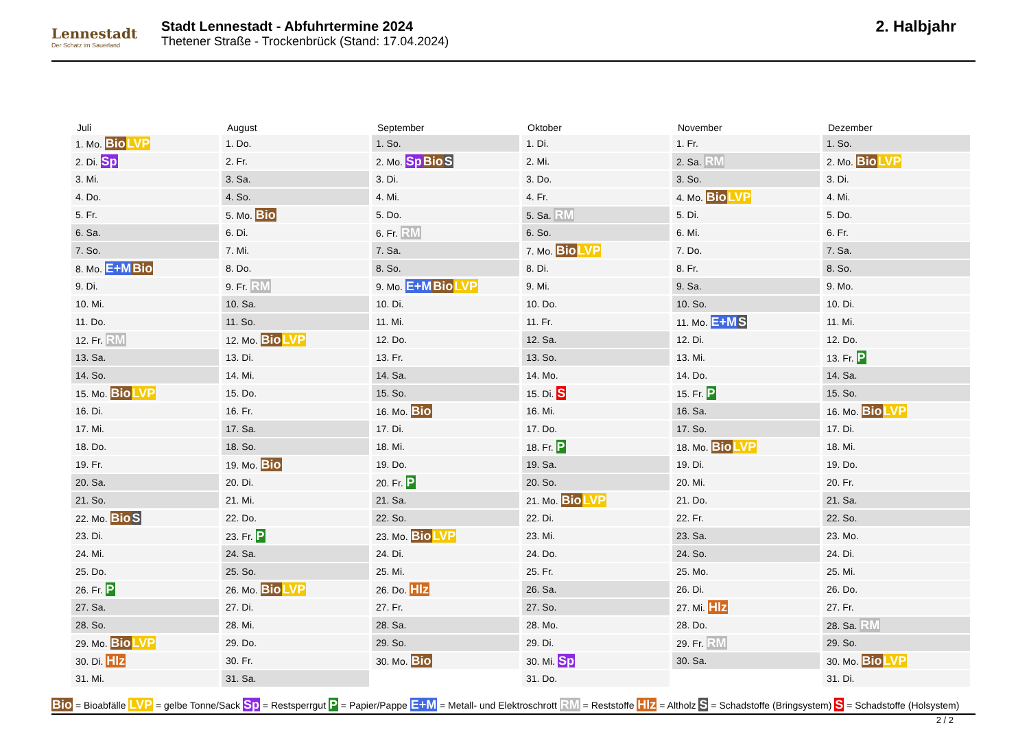Lennestadt
Der Schatz im Sauerland
Stadt Lennestadt - Abfuhrtermine 2024
Thetener Straße - Trockenbrück (Stand: 17.04.2024)
2. Halbjahr
| Juli | August | September | Oktober | November | Dezember |
| --- | --- | --- | --- | --- | --- |
| 1. Mo. Bio LVP | 1. Do. | 1. So. | 1. Di. | 1. Fr. | 1. So. |
| 2. Di. Sp | 2. Fr. | 2. Mo. Sp Bio S | 2. Mi. | 2. Sa. RM | 2. Mo. Bio LVP |
| 3. Mi. | 3. Sa. | 3. Di. | 3. Do. | 3. So. | 3. Di. |
| 4. Do. | 4. So. | 4. Mi. | 4. Fr. | 4. Mo. Bio LVP | 4. Mi. |
| 5. Fr. | 5. Mo. Bio | 5. Do. | 5. Sa. RM | 5. Di. | 5. Do. |
| 6. Sa. | 6. Di. | 6. Fr. RM | 6. So. | 6. Mi. | 6. Fr. |
| 7. So. | 7. Mi. | 7. Sa. | 7. Mo. Bio LVP | 7. Do. | 7. Sa. |
| 8. Mo. E+M Bio | 8. Do. | 8. So. | 8. Di. | 8. Fr. | 8. So. |
| 9. Di. | 9. Fr. RM | 9. Mo. E+M Bio LVP | 9. Mi. | 9. Sa. | 9. Mo. |
| 10. Mi. | 10. Sa. | 10. Di. | 10. Do. | 10. So. | 10. Di. |
| 11. Do. | 11. So. | 11. Mi. | 11. Fr. | 11. Mo. E+M S | 11. Mi. |
| 12. Fr. RM | 12. Mo. Bio LVP | 12. Do. | 12. Sa. | 12. Di. | 12. Do. |
| 13. Sa. | 13. Di. | 13. Fr. | 13. So. | 13. Mi. | 13. Fr. P |
| 14. So. | 14. Mi. | 14. Sa. | 14. Mo. | 14. Do. | 14. Sa. |
| 15. Mo. Bio LVP | 15. Do. | 15. So. | 15. Di. S | 15. Fr. P | 15. So. |
| 16. Di. | 16. Fr. | 16. Mo. Bio | 16. Mi. | 16. Sa. | 16. Mo. Bio LVP |
| 17. Mi. | 17. Sa. | 17. Di. | 17. Do. | 17. So. | 17. Di. |
| 18. Do. | 18. So. | 18. Mi. | 18. Fr. P | 18. Mo. Bio LVP | 18. Mi. |
| 19. Fr. | 19. Mo. Bio | 19. Do. | 19. Sa. | 19. Di. | 19. Do. |
| 20. Sa. | 20. Di. | 20. Fr. P | 20. So. | 20. Mi. | 20. Fr. |
| 21. So. | 21. Mi. | 21. Sa. | 21. Mo. Bio LVP | 21. Do. | 21. Sa. |
| 22. Mo. Bio S | 22. Do. | 22. So. | 22. Di. | 22. Fr. | 22. So. |
| 23. Di. | 23. Fr. P | 23. Mo. Bio LVP | 23. Mi. | 23. Sa. | 23. Mo. |
| 24. Mi. | 24. Sa. | 24. Di. | 24. Do. | 24. So. | 24. Di. |
| 25. Do. | 25. So. | 25. Mi. | 25. Fr. | 25. Mo. | 25. Mi. |
| 26. Fr. P | 26. Mo. Bio LVP | 26. Do. Hlz | 26. Sa. | 26. Di. | 26. Do. |
| 27. Sa. | 27. Di. | 27. Fr. | 27. So. | 27. Mi. Hlz | 27. Fr. |
| 28. So. | 28. Mi. | 28. Sa. | 28. Mo. | 28. Do. | 28. Sa. RM |
| 29. Mo. Bio LVP | 29. Do. | 29. So. | 29. Di. | 29. Fr. RM | 29. So. |
| 30. Di. Hlz | 30. Fr. | 30. Mo. Bio | 30. Mi. Sp | 30. Sa. | 30. Mo. Bio LVP |
| 31. Mi. | 31. Sa. | | 31. Do. | | 31. Di. |
Bio = Bioabfälle LVP = gelbe Tonne/Sack Sp = Restsperrgut P = Papier/Pappe E+M = Metall- und Elektroschrott RM = Reststoffe Hlz = Altholz S = Schadstoffe (Bringsystem) S = Schadstoffe (Holsystem)
2 / 2